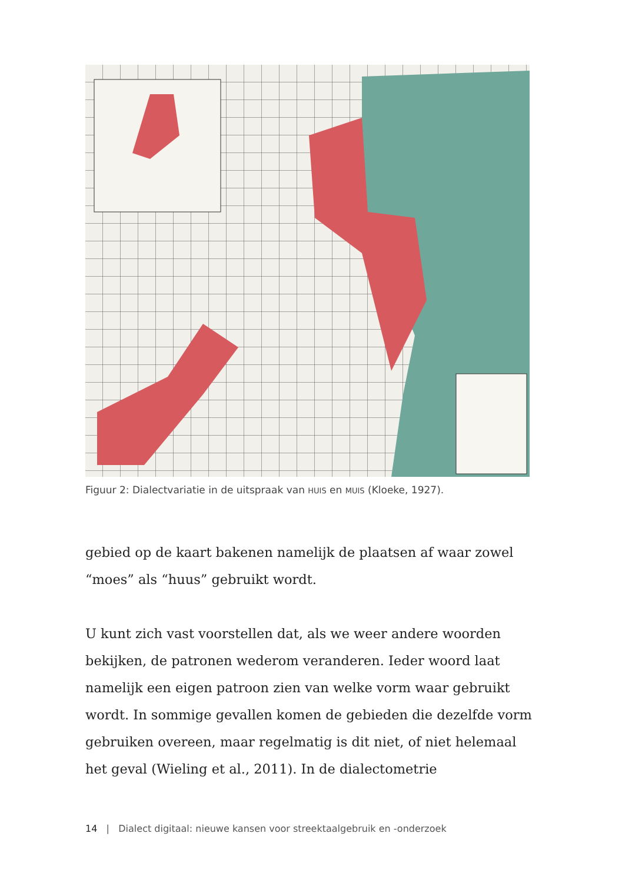Figuur 2: Dialectvariatie in de uitspraak van HUIS en MUIS (Kloeke, 1927).
gebied op de kaart bakenen namelijk de plaatsen af waar zowel “moes” als “huus” gebruikt wordt.
U kunt zich vast voorstellen dat, als we weer andere woorden bekijken, de patronen wederom veranderen. Ieder woord laat namelijk een eigen patroon zien van welke vorm waar gebruikt wordt. In sommige gevallen komen de gebieden die dezelfde vorm gebruiken overeen, maar regelmatig is dit niet, of niet helemaal het geval (Wieling et al., 2011). In de dialectometrie
14 | Dialect digitaal: nieuwe kansen voor streektaalgebruik en -onderzoek